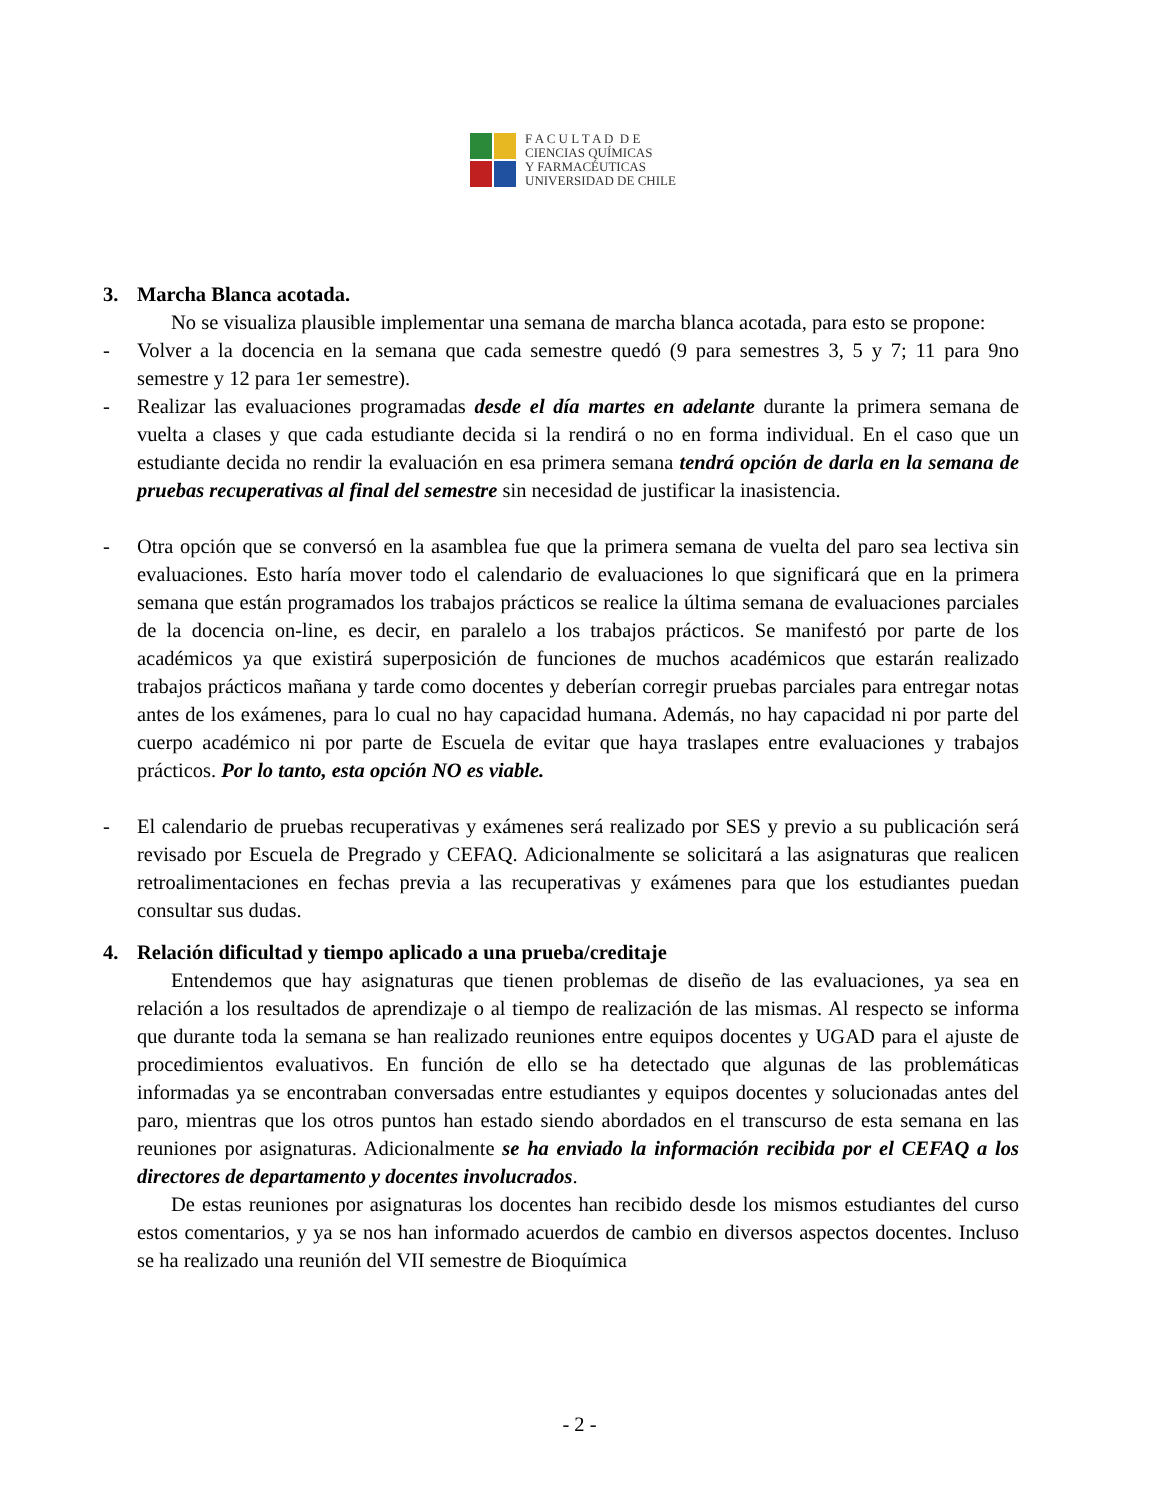F A C U L T A D D E
CIENCIAS QUÍMICAS
Y FARMACÉUTICAS
UNIVERSIDAD DE CHILE
3. Marcha Blanca acotada.
No se visualiza plausible implementar una semana de marcha blanca acotada, para esto se propone:
- Volver a la docencia en la semana que cada semestre quedó (9 para semestres 3, 5 y 7; 11 para 9no semestre y 12 para 1er semestre).
- Realizar las evaluaciones programadas desde el día martes en adelante durante la primera semana de vuelta a clases y que cada estudiante decida si la rendirá o no en forma individual. En el caso que un estudiante decida no rendir la evaluación en esa primera semana tendrá opción de darla en la semana de pruebas recuperativas al final del semestre sin necesidad de justificar la inasistencia.
- Otra opción que se conversó en la asamblea fue que la primera semana de vuelta del paro sea lectiva sin evaluaciones. Esto haría mover todo el calendario de evaluaciones lo que significará que en la primera semana que están programados los trabajos prácticos se realice la última semana de evaluaciones parciales de la docencia on-line, es decir, en paralelo a los trabajos prácticos. Se manifestó por parte de los académicos ya que existirá superposición de funciones de muchos académicos que estarán realizado trabajos prácticos mañana y tarde como docentes y deberían corregir pruebas parciales para entregar notas antes de los exámenes, para lo cual no hay capacidad humana. Además, no hay capacidad ni por parte del cuerpo académico ni por parte de Escuela de evitar que haya traslapes entre evaluaciones y trabajos prácticos. Por lo tanto, esta opción NO es viable.
- El calendario de pruebas recuperativas y exámenes será realizado por SES y previo a su publicación será revisado por Escuela de Pregrado y CEFAQ. Adicionalmente se solicitará a las asignaturas que realicen retroalimentaciones en fechas previa a las recuperativas y exámenes para que los estudiantes puedan consultar sus dudas.
4. Relación dificultad y tiempo aplicado a una prueba/creditaje
Entendemos que hay asignaturas que tienen problemas de diseño de las evaluaciones, ya sea en relación a los resultados de aprendizaje o al tiempo de realización de las mismas. Al respecto se informa que durante toda la semana se han realizado reuniones entre equipos docentes y UGAD para el ajuste de procedimientos evaluativos. En función de ello se ha detectado que algunas de las problemáticas informadas ya se encontraban conversadas entre estudiantes y equipos docentes y solucionadas antes del paro, mientras que los otros puntos han estado siendo abordados en el transcurso de esta semana en las reuniones por asignaturas. Adicionalmente se ha enviado la información recibida por el CEFAQ a los directores de departamento y docentes involucrados.
De estas reuniones por asignaturas los docentes han recibido desde los mismos estudiantes del curso estos comentarios, y ya se nos han informado acuerdos de cambio en diversos aspectos docentes. Incluso se ha realizado una reunión del VII semestre de Bioquímica
- 2 -